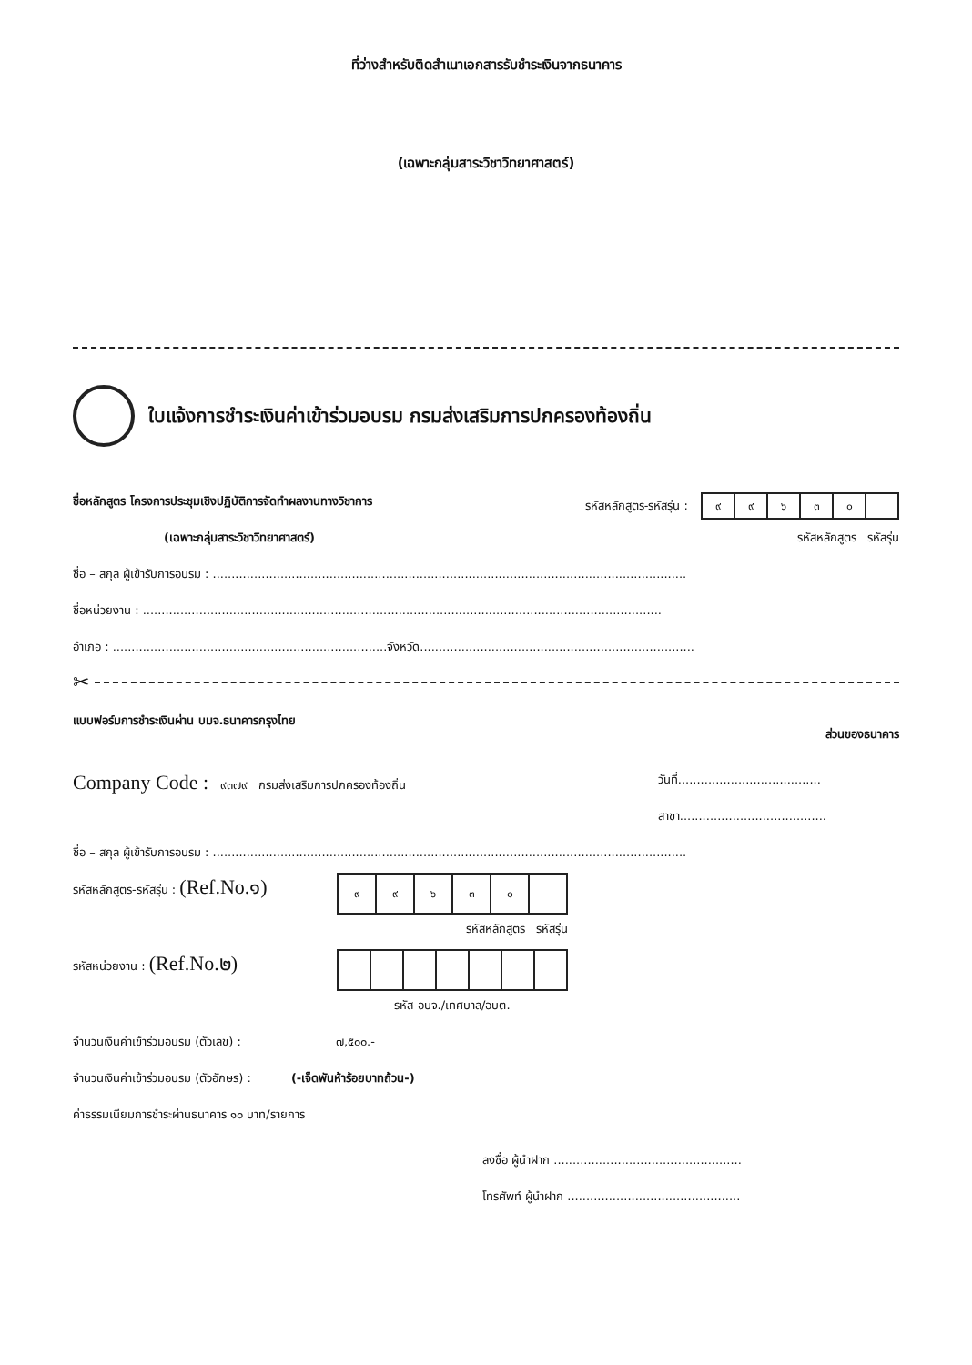ที่ว่างสำหรับติดสำเนาเอกสารรับชำระเงินจากธนาคาร
(เฉพาะกลุ่มสาระวิชาวิทยาศาสตร์)
ใบแจ้งการชำระเงินค่าเข้าร่วมอบรม กรมส่งเสริมการปกครองท้องถิ่น
ชื่อหลักสูตร โครงการประชุมเชิงปฏิบัติการจัดทำผลงานทางวิชาการ
(เฉพาะกลุ่มสาระวิชาวิทยาศาสตร์)
รหัสหลักสูตร-รหัสรุ่น :
| ๙ | ๙ | ๖ | ๓ | ๐ | |
รหัสหลักสูตร รหัสรุ่น
ชื่อ – สกุล ผู้เข้ารับการอบรม : ..............................................................................................................................
ชื่อหน่วยงาน : ..........................................................................................................................................
อำเภอ : .........................................................................จังหวัด.........................................................................
✂
แบบฟอร์มการชำระเงินผ่าน บมจ.ธนาคารกรุงไทย
ส่วนของธนาคาร
Company Code : ๙๓๗๙ กรมส่งเสริมการปกครองท้องถิ่น
วันที่......................................
สาขา.......................................
ชื่อ – สกุล ผู้เข้ารับการอบรม : ..............................................................................................................................
รหัสหลักสูตร-รหัสรุ่น : (Ref.No.๑)
| ๙ | ๙ | ๖ | ๓ | ๐ | |
รหัสหลักสูตร รหัสรุ่น
รหัสหน่วยงาน : (Ref.No.๒)
รหัส อบจ./เทศบาล/อบต.
จำนวนเงินค่าเข้าร่วมอบรม (ตัวเลข) : ๗,๕๐๐.-
จำนวนเงินค่าเข้าร่วมอบรม (ตัวอักษร) : (-เจ็ดพันห้าร้อยบาทถ้วน-)
ค่าธรรมเนียมการชำระผ่านธนาคาร ๑๐ บาท/รายการ
ลงชื่อ ผู้นำฝาก ..................................................
โทรศัพท์ ผู้นำฝาก ..............................................